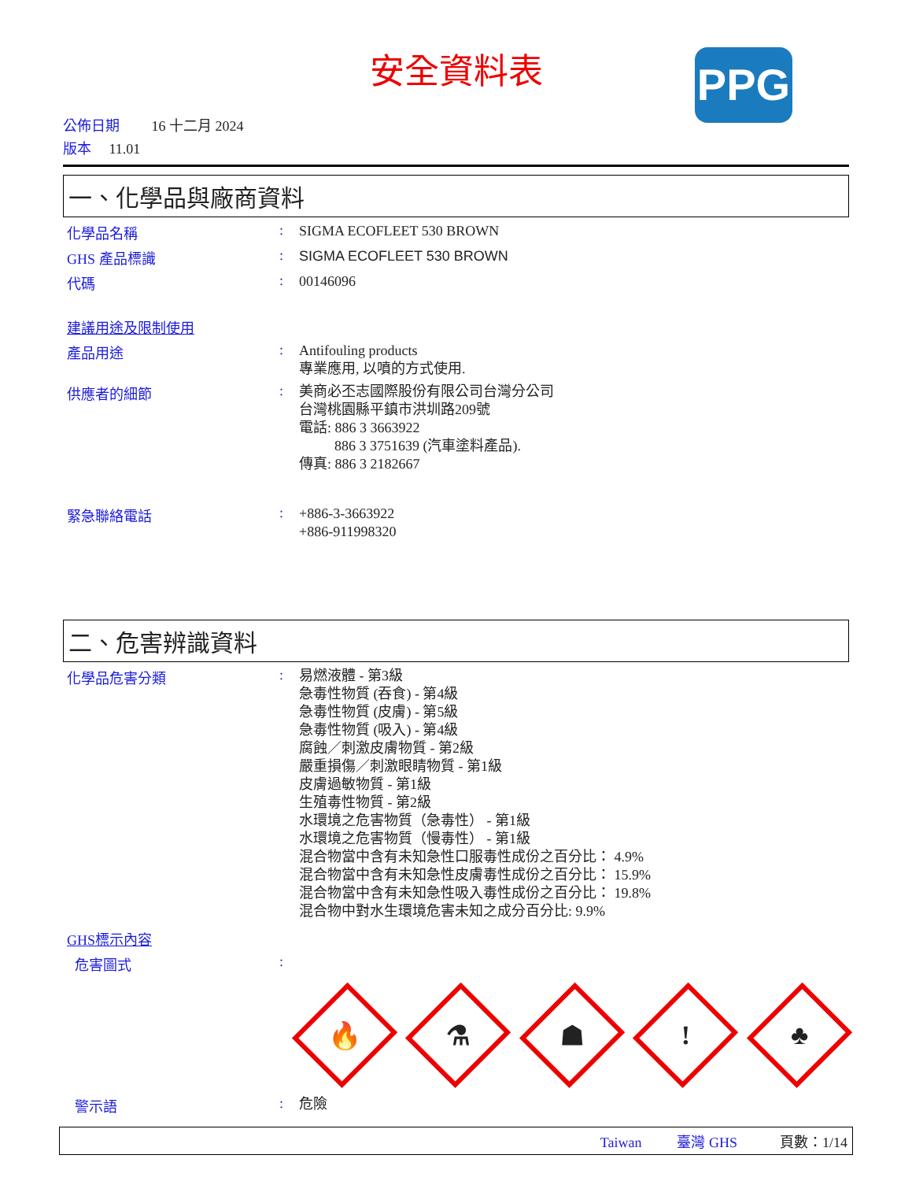安全資料表
PPG
公佈日期 16 十二月 2024
版本 11.01
一、化學品與廠商資料
化學品名稱 :
SIGMA ECOFLEET 530 BROWN
GHS 產品標識 :
SIGMA ECOFLEET 530 BROWN
代碼 :
00146096
建議用途及限制使用
產品用途 :
Antifouling products
專業應用, 以噴的方式使用.
供應者的細節 :
美商必丕志國際股份有限公司台灣分公司
台灣桃園縣平鎮市洪圳路209號
電話: 886 3 3663922
886 3 3751639 (汽車塗料產品).
傳真: 886 3 2182667
緊急聯絡電話 :
+886-3-3663922
+886-911998320
二、危害辨識資料
化學品危害分類 :
易燃液體 - 第3級
急毒性物質 (吞食) - 第4級
急毒性物質 (皮膚) - 第5級
急毒性物質 (吸入) - 第4級
腐蝕／刺激皮膚物質 - 第2級
嚴重損傷／刺激眼睛物質 - 第1級
皮膚過敏物質 - 第1級
生殖毒性物質 - 第2級
水環境之危害物質（急毒性） - 第1級
水環境之危害物質（慢毒性） - 第1級
混合物當中含有未知急性口服毒性成份之百分比： 4.9%
混合物當中含有未知急性皮膚毒性成份之百分比： 15.9%
混合物當中含有未知急性吸入毒性成份之百分比： 19.8%
混合物中對水生環境危害未知之成分百分比: 9.9%
GHS標示內容
危害圖式 :
🔥
⚗
☗
!
♣
警示語 :
危險
Taiwan 臺灣 GHS 頁數：1/14